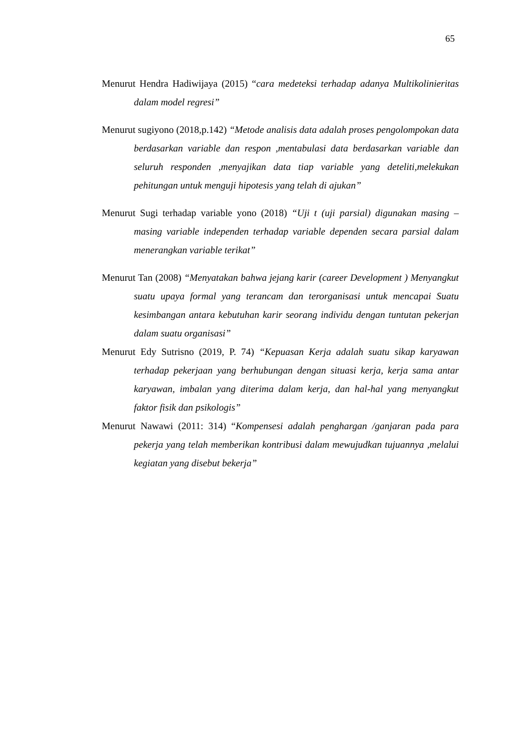65
Menurut Hendra Hadiwijaya (2015) “cara medeteksi terhadap adanya Multikolinieritas dalam model regresi”
Menurut sugiyono (2018,p.142) “Metode analisis data adalah proses pengolompokan data berdasarkan variable dan respon ,mentabulasi data berdasarkan variable dan seluruh responden ,menyajikan data tiap variable yang deteliti,melekukan pehitungan untuk menguji hipotesis yang telah di ajukan”
Menurut Sugi terhadap variable yono (2018) “Uji t (uji parsial) digunakan masing – masing variable independen terhadap variable dependen secara parsial dalam menerangkan variable terikat”
Menurut Tan (2008) “Menyatakan bahwa jejang karir (career Development ) Menyangkut suatu upaya formal yang terancam dan terorganisasi untuk mencapai Suatu kesimbangan antara kebutuhan karir seorang individu dengan tuntutan pekerjan dalam suatu organisasi”
Menurut Edy Sutrisno (2019, P. 74) “Kepuasan Kerja adalah suatu sikap karyawan terhadap pekerjaan yang berhubungan dengan situasi kerja, kerja sama antar karyawan, imbalan yang diterima dalam kerja, dan hal-hal yang menyangkut faktor fisik dan psikologis”
Menurut Nawawi (2011: 314) “Kompensesi adalah penghargan /ganjaran pada para pekerja yang telah memberikan kontribusi dalam mewujudkan tujuannya ,melalui kegiatan yang disebut bekerja”